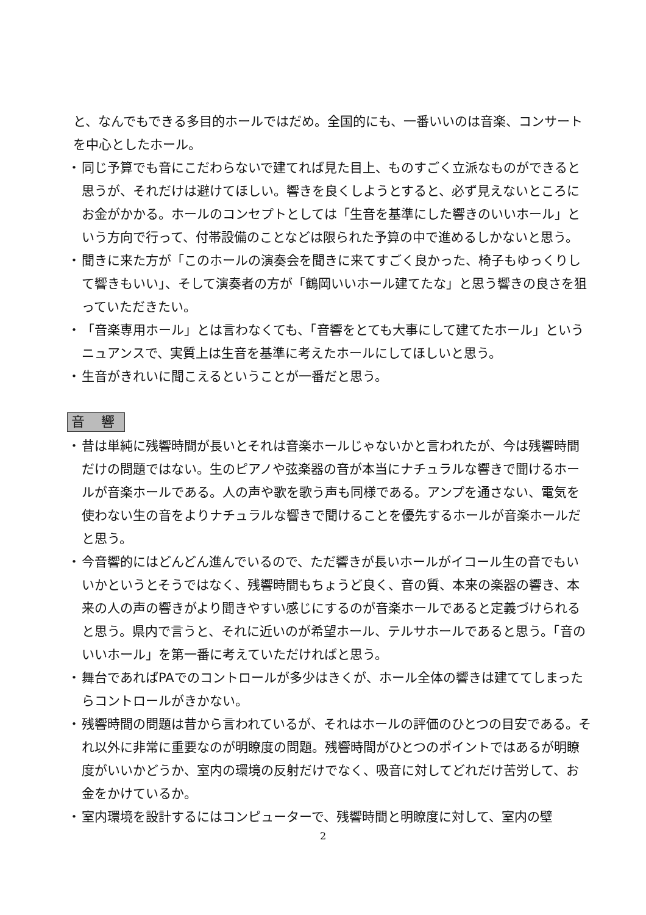と、なんでもできる多目的ホールではだめ。全国的にも、一番いいのは音楽、コンサートを中心としたホール。
・ 同じ予算でも音にこだわらないで建てれば見た目上、ものすごく立派なものができると思うが、それだけは避けてほしい。響きを良くしようとすると、必ず見えないところにお金がかかる。ホールのコンセプトとしては「生音を基準にした響きのいいホール」という方向で行って、付帯設備のことなどは限られた予算の中で進めるしかないと思う。
・ 聞きに来た方が「このホールの演奏会を聞きに来てすごく良かった、椅子もゆっくりして響きもいい」、そして演奏者の方が「鶴岡いいホール建てたな」と思う響きの良さを狙っていただきたい。
・ 「音楽専用ホール」とは言わなくても、「音響をとても大事にして建てたホール」というニュアンスで、実質上は生音を基準に考えたホールにしてほしいと思う。
・ 生音がきれいに聞こえるということが一番だと思う。
音 響
・ 昔は単純に残響時間が長いとそれは音楽ホールじゃないかと言われたが、今は残響時間だけの問題ではない。生のピアノや弦楽器の音が本当にナチュラルな響きで聞けるホールが音楽ホールである。人の声や歌を歌う声も同様である。アンプを通さない、電気を使わない生の音をよりナチュラルな響きで聞けることを優先するホールが音楽ホールだと思う。
・ 今音響的にはどんどん進んでいるので、ただ響きが長いホールがイコール生の音でもいいかというとそうではなく、残響時間もちょうど良く、音の質、本来の楽器の響き、本来の人の声の響きがより聞きやすい感じにするのが音楽ホールであると定義づけられると思う。県内で言うと、それに近いのが希望ホール、テルサホールであると思う。「音のいいホール」を第一番に考えていただければと思う。
・ 舞台であればPAでのコントロールが多少はきくが、ホール全体の響きは建ててしまったらコントロールがきかない。
・ 残響時間の問題は昔から言われているが、それはホールの評価のひとつの目安である。それ以外に非常に重要なのが明瞭度の問題。残響時間がひとつのポイントではあるが明瞭度がいいかどうか、室内の環境の反射だけでなく、吸音に対してどれだけ苦労して、お金をかけているか。
・ 室内環境を設計するにはコンピューターで、残響時間と明瞭度に対して、室内の壁
2